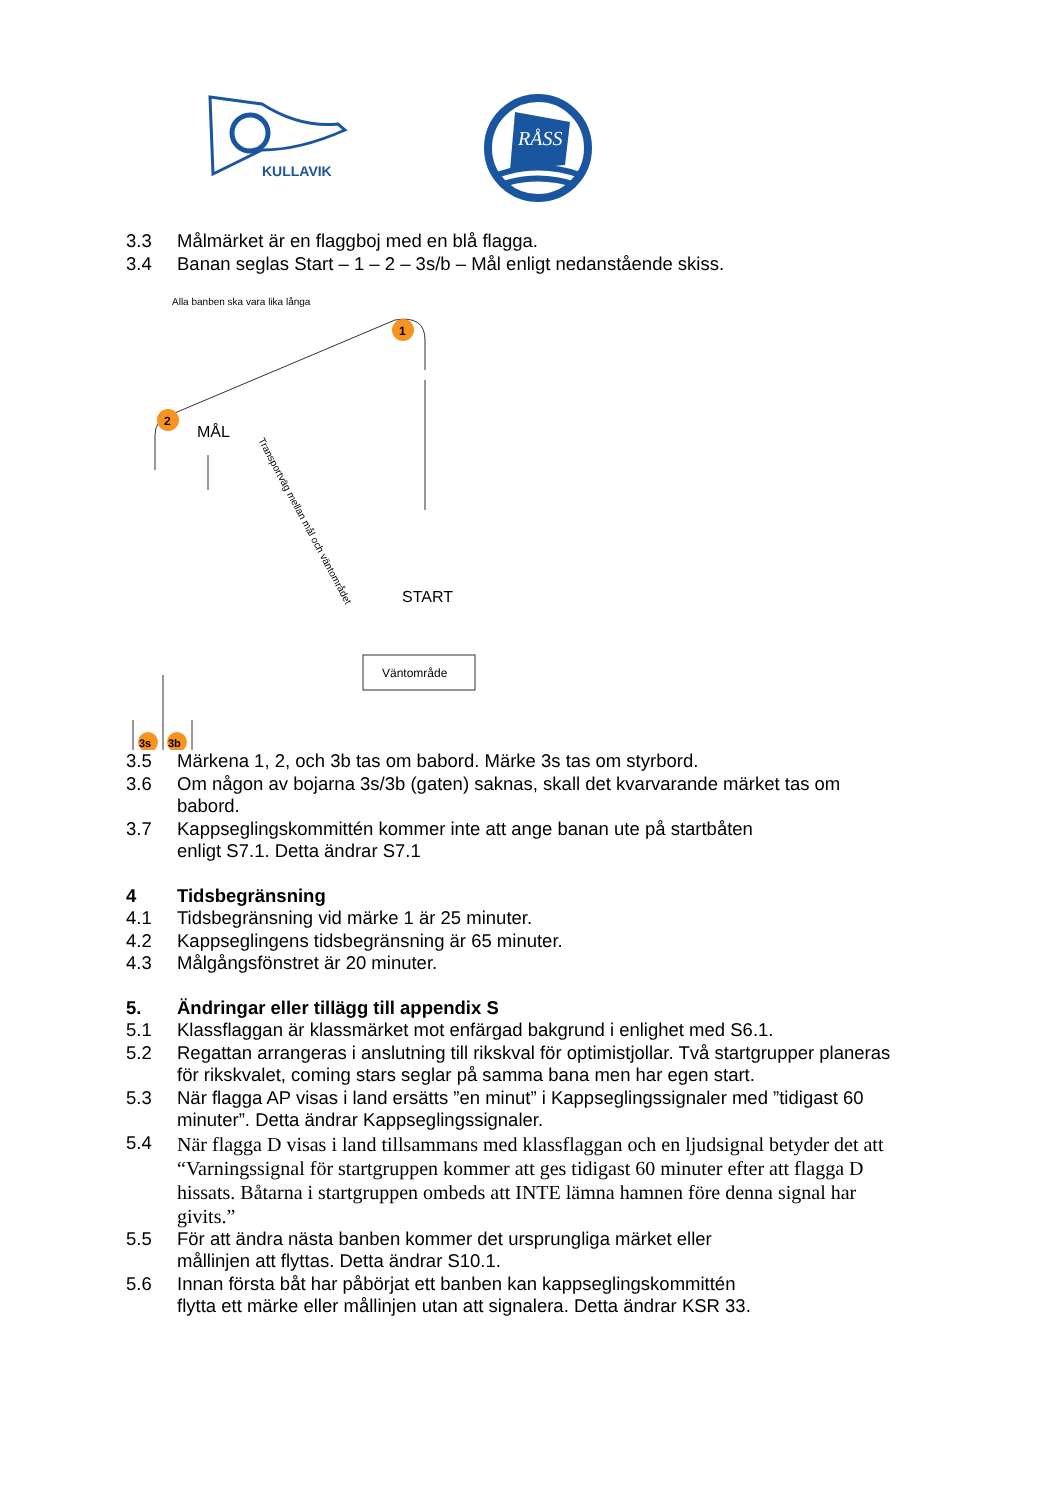KULLAVIK
RÅSS
3.3 Målmärket är en flaggboj med en blå flagga.
3.4 Banan seglas Start – 1 – 2 – 3s/b – Mål enligt nedanstående skiss.
Alla banben ska vara lika långa
1
2
MÅL
START
Transportväg mellan mål och väntområdet
Väntområde
3s
3b
3.5 Märkena 1, 2, och 3b tas om babord. Märke 3s tas om styrbord.
3.6 Om någon av bojarna 3s/3b (gaten) saknas, skall det kvarvarande märket tas om babord.
3.7 Kappseglingskommittén kommer inte att ange banan ute på startbåten
enligt S7.1. Detta ändrar S7.1
4 Tidsbegränsning
4.1 Tidsbegränsning vid märke 1 är 25 minuter.
4.2 Kappseglingens tidsbegränsning är 65 minuter.
4.3 Målgångsfönstret är 20 minuter.
5. Ändringar eller tillägg till appendix S
5.1 Klassflaggan är klassmärket mot enfärgad bakgrund i enlighet med S6.1.
5.2 Regattan arrangeras i anslutning till rikskval för optimistjollar. Två startgrupper planeras för rikskvalet, coming stars seglar på samma bana men har egen start.
5.3 När flagga AP visas i land ersätts ”en minut” i Kappseglingssignaler med ”tidigast 60 minuter”. Detta ändrar Kappseglingssignaler.
5.4 När flagga D visas i land tillsammans med klassflaggan och en ljudsignal betyder det att “Varningssignal för startgruppen kommer att ges tidigast 60 minuter efter att flagga D hissats. Båtarna i startgruppen ombeds att INTE lämna hamnen före denna signal har givits.”
5.5 För att ändra nästa banben kommer det ursprungliga märket eller
mållinjen att flyttas. Detta ändrar S10.1.
5.6 Innan första båt har påbörjat ett banben kan kappseglingskommittén
flytta ett märke eller mållinjen utan att signalera. Detta ändrar KSR 33.